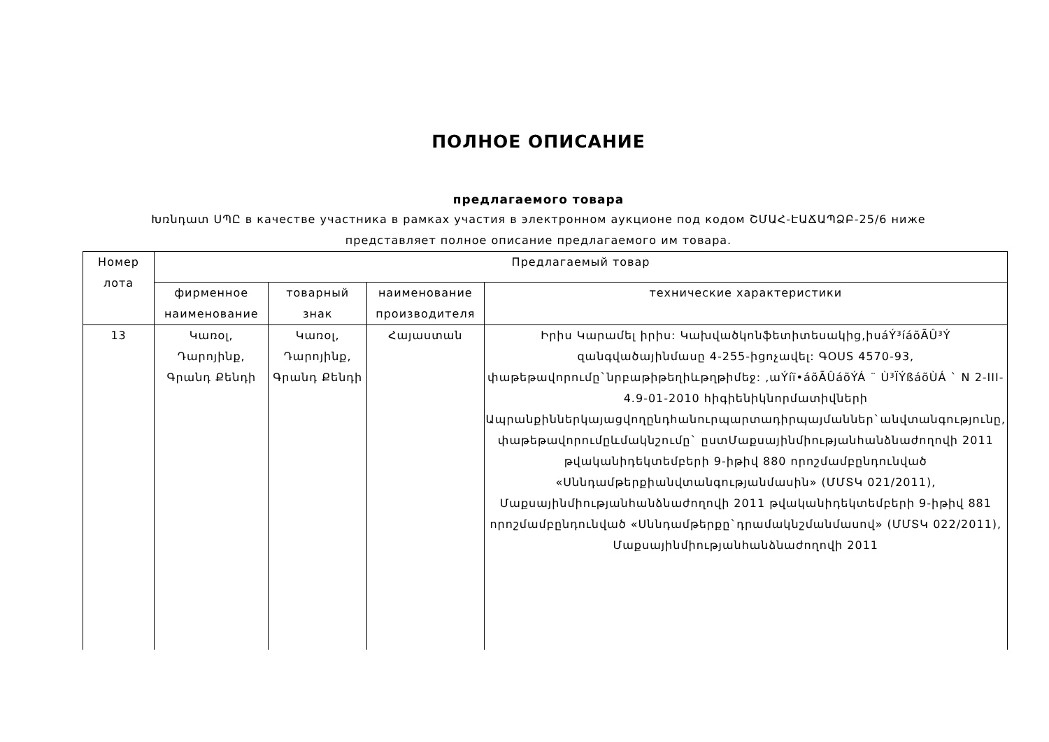ПОЛНОЕ ОПИСАНИЕ
предлагаемого товара
Խռնդատ ՍՊԸ в качестве участника в рамках участия в электронном аукционе под кодом ՇՄԱՀ-ԷԱՃԱՊՁԲ-25/6 ниже
представляет полное описание предлагаемого им товара.
| Номер лота | Предлагаемый товар | | | |
| --- | --- | --- | --- | --- |
| | фирменное наименование | товарный знак | наименование производителя | технические характеристики |
| 13 | Կառօլ, Դարոյինք, Գրանդ Քենդի | Կառօլ, Դարոյինք, Գրանդ Քենդի | Հայաստան | Իրիս Կարամել իրիս: Կախվածկոնֆետիտեսակից,իսáÝ³íáõÃÛ³Ý զանգվածայինմասը 4-255-իցոչավել: ԳOUS 4570-93, փաթեթավորումը`նրբաթիթեղիևթղթիմեջ: ,աÝíï•áõÃÛáõÝÁ ¨ Ù³ÏÝßáõÙÁ ` N 2-III-4.9-01-2010 հիգիենիկնորմատիվների Ապրանքիններկայացվողընդհանուրպարտադիրպայմաններ`անվտանգությունը, փաթեթավորումըևմակնշումը` ըստՄաքսայինմիությանհանձնաժողովի 2011 թվականիդեկտեմբերի 9-իթիվ 880 որոշմամբընդունված «Սննդամթերքիանվտանգությանմասին» (ՄՄՏԿ 021/2011), Մաքսայինմիությանհանձնաժողովի 2011 թվականիդեկտեմբերի 9-իթիվ 881 որոշմամբընդունված «Սննդամթերքը`դրամակնշմանմասով» (ՄՄՏԿ 022/2011), Մաքսայինմիությանհանձնաժողովի 2011 |